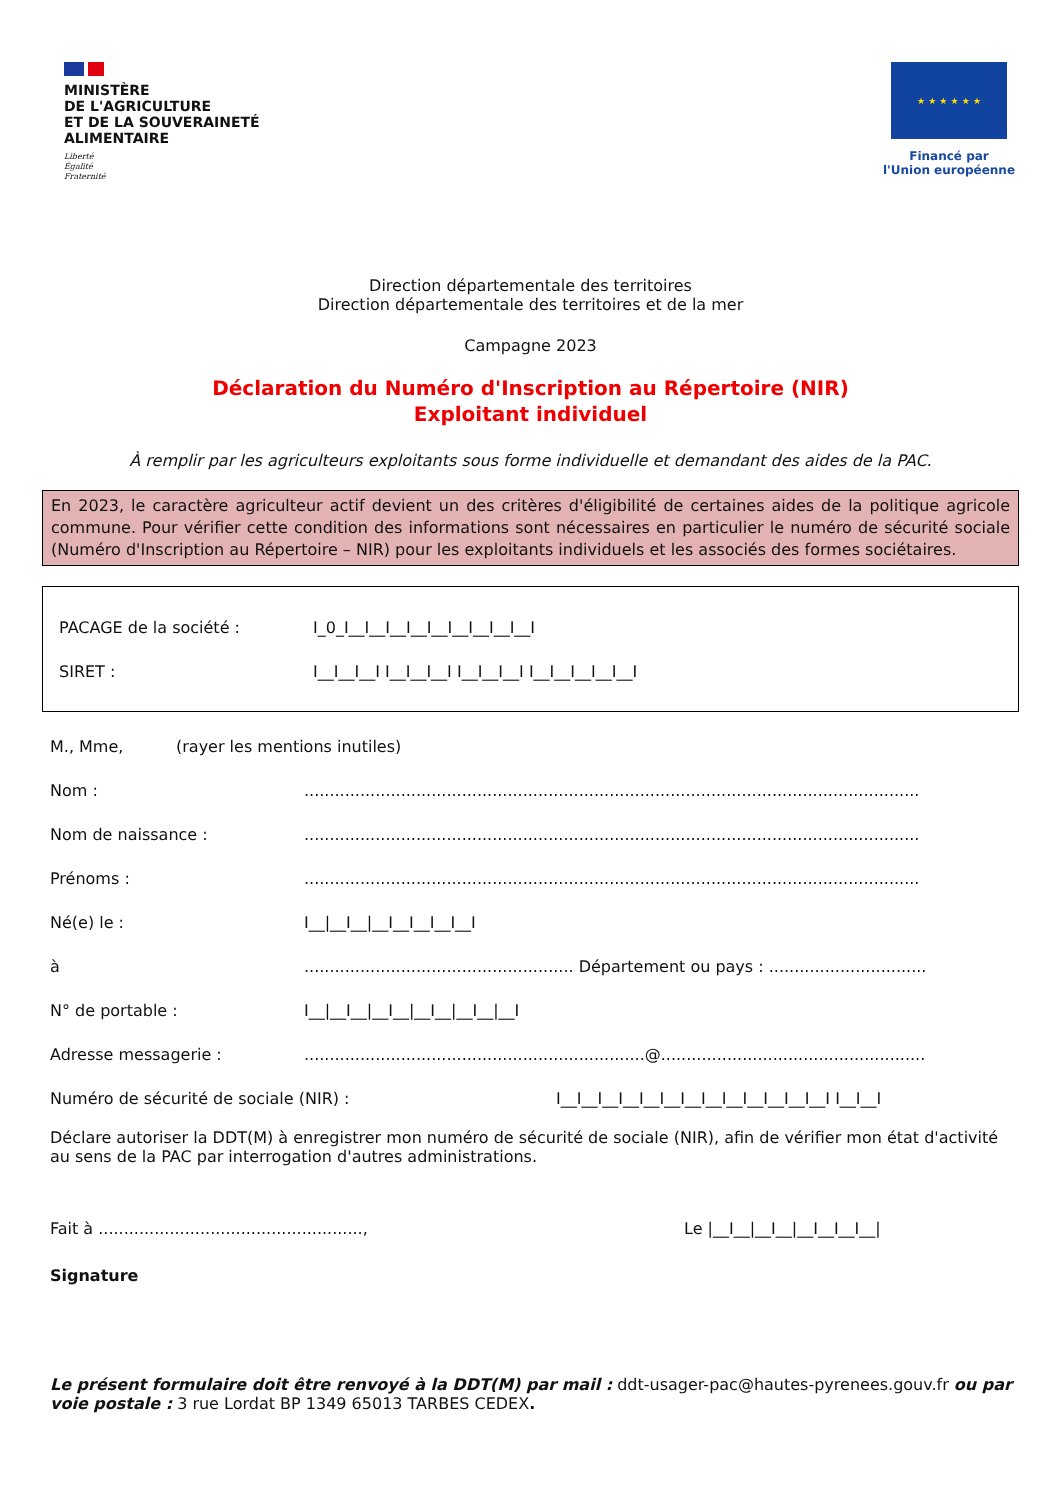MINISTÈRE
DE L'AGRICULTURE
ET DE LA SOUVERAINETÉ
ALIMENTAIRE
Liberté
Égalité
Fraternité
★ ★ ★ ★ ★ ★
Financé par
l'Union européenne
Direction départementale des territoires
Direction départementale des territoires et de la mer
Campagne 2023
Déclaration du Numéro d'Inscription au Répertoire (NIR)
Exploitant individuel
À remplir par les agriculteurs exploitants sous forme individuelle et demandant des aides de la PAC.
En 2023, le caractère agriculteur actif devient un des critères d'éligibilité de certaines aides de la politique agricole commune. Pour vérifier cette condition des informations sont nécessaires en particulier le numéro de sécurité sociale (Numéro d'Inscription au Répertoire – NIR) pour les exploitants individuels et les associés des formes sociétaires.
PACAGE de la société : I_0_I__I__I__I__I__I__I__I__I__I
SIRET : I__I__I__I I__I__I__I I__I__I__I I__I__I__I__I__I
M., Mme, (rayer les mentions inutiles)
Nom :.........................................................................................................................
Nom de naissance :.........................................................................................................................
Prénoms :.........................................................................................................................
Né(e) le : I__|__I__|__I__I__I__I__I
à..................................................... Département ou pays : ...............................
N° de portable : I__|__I__|__I__|__I__|__I__|__I
Adresse messagerie :...................................................................@....................................................
Numéro de sécurité de sociale (NIR) : I__I__I__I__I__I__I__I__I__I__I__I__I__I I__I__I
Déclare autoriser la DDT(M) à enregistrer mon numéro de sécurité de sociale (NIR), afin de vérifier mon état d'activité au sens de la PAC par interrogation d'autres administrations.
Fait à ...................................................., Le |__I__|__I__|__I__I__I__|
Signature
Le présent formulaire doit être renvoyé à la DDT(M) par mail : ddt-usager-pac@hautes-pyrenees.gouv.fr ou par voie postale : 3 rue Lordat BP 1349 65013 TARBES CEDEX.